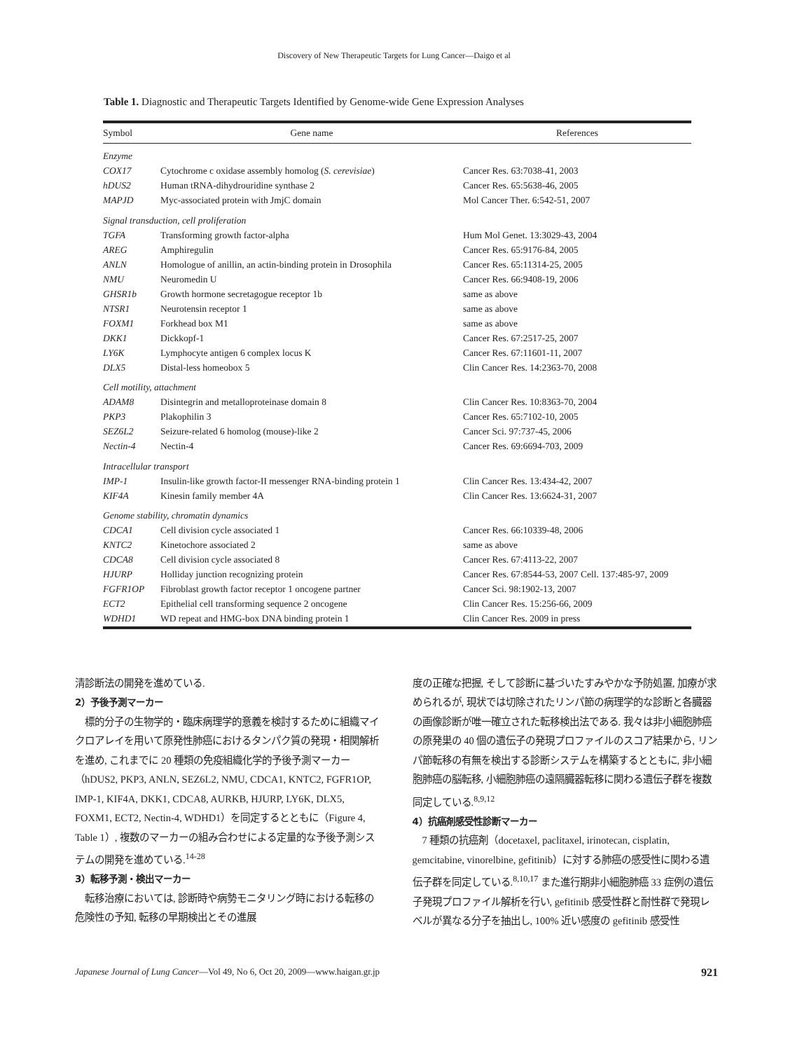Discovery of New Therapeutic Targets for Lung Cancer—Daigo et al
Table 1. Diagnostic and Therapeutic Targets Identified by Genome-wide Gene Expression Analyses
| Symbol | Gene name | References |
| --- | --- | --- |
| Enzyme | | |
| COX17 | Cytochrome c oxidase assembly homolog ( S. cerevisiae ) | Cancer Res. 63:7038-41, 2003 |
| hDUS2 | Human tRNA-dihydrouridine synthase 2 | Cancer Res. 65:5638-46, 2005 |
| MAPJD | Myc-associated protein with JmjC domain | Mol Cancer Ther. 6:542-51, 2007 |
| Signal transduction, cell proliferation | | |
| TGFA | Transforming growth factor-alpha | Hum Mol Genet. 13:3029-43, 2004 |
| AREG | Amphiregulin | Cancer Res. 65:9176-84, 2005 |
| ANLN | Homologue of anillin, an actin-binding protein in Drosophila | Cancer Res. 65:11314-25, 2005 |
| NMU | Neuromedin U | Cancer Res. 66:9408-19, 2006 |
| GHSR1b | Growth hormone secretagogue receptor 1b | same as above |
| NTSR1 | Neurotensin receptor 1 | same as above |
| FOXM1 | Forkhead box M1 | same as above |
| DKK1 | Dickkopf-1 | Cancer Res. 67:2517-25, 2007 |
| LY6K | Lymphocyte antigen 6 complex locus K | Cancer Res. 67:11601-11, 2007 |
| DLX5 | Distal-less homeobox 5 | Clin Cancer Res. 14:2363-70, 2008 |
| Cell motility, attachment | | |
| ADAM8 | Disintegrin and metalloproteinase domain 8 | Clin Cancer Res. 10:8363-70, 2004 |
| PKP3 | Plakophilin 3 | Cancer Res. 65:7102-10, 2005 |
| SEZ6L2 | Seizure-related 6 homolog (mouse)-like 2 | Cancer Sci. 97:737-45, 2006 |
| Nectin-4 | Nectin-4 | Cancer Res. 69:6694-703, 2009 |
| Intracellular transport | | |
| IMP-1 | Insulin-like growth factor-II messenger RNA-binding protein 1 | Clin Cancer Res. 13:434-42, 2007 |
| KIF4A | Kinesin family member 4A | Clin Cancer Res. 13:6624-31, 2007 |
| Genome stability, chromatin dynamics | | |
| CDCA1 | Cell division cycle associated 1 | Cancer Res. 66:10339-48, 2006 |
| KNTC2 | Kinetochore associated 2 | same as above |
| CDCA8 | Cell division cycle associated 8 | Cancer Res. 67:4113-22, 2007 |
| HJURP | Holliday junction recognizing protein | Cancer Res. 67:8544-53, 2007 Cell. 137:485-97, 2009 |
| FGFR1OP | Fibroblast growth factor receptor 1 oncogene partner | Cancer Sci. 98:1902-13, 2007 |
| ECT2 | Epithelial cell transforming sequence 2 oncogene | Clin Cancer Res. 15:256-66, 2009 |
| WDHD1 | WD repeat and HMG-box DNA binding protein 1 | Clin Cancer Res. 2009 in press |
清診断法の開発を進めている.
2）予後予測マーカー
　標的分子の生物学的・臨床病理学的意義を検討するために組織マイクロアレイを用いて原発性肺癌におけるタンパク質の発現・相関解析を進め, これまでに 20 種類の免疫組織化学的予後予測マーカー（hDUS2, PKP3, ANLN, SEZ6L2, NMU, CDCA1, KNTC2, FGFR1OP, IMP-1, KIF4A, DKK1, CDCA8, AURKB, HJURP, LY6K, DLX5, FOXM1, ECT2, Nectin-4, WDHD1）を同定するとともに（Figure 4, Table 1）, 複数のマーカーの組み合わせによる定量的な予後予測システムの開発を進めている.<sup>14-28</sup>
3）転移予測・検出マーカー
　転移治療においては, 診断時や病勢モニタリング時における転移の危険性の予知, 転移の早期検出とその進展
度の正確な把握, そして診断に基づいたすみやかな予防処置, 加療が求められるが, 現状では切除されたリンパ節の病理学的な診断と各臓器の画像診断が唯一確立された転移検出法である. 我々は非小細胞肺癌の原発巣の 40 個の遺伝子の発現プロファイルのスコア結果から, リンパ節転移の有無を検出する診断システムを構築するとともに, 非小細胞肺癌の脳転移, 小細胞肺癌の遠隔臓器転移に関わる遺伝子群を複数同定している.<sup>8,9,12</sup>
4）抗癌剤感受性診断マーカー
　7 種類の抗癌剤（docetaxel, paclitaxel, irinotecan, cisplatin, gemcitabine, vinorelbine, gefitinib）に対する肺癌の感受性に関わる遺伝子群を同定している.<sup>8,10,17</sup> また進行期非小細胞肺癌 33 症例の遺伝子発現プロファイル解析を行い, gefitinib 感受性群と耐性群で発現レベルが異なる分子を抽出し, 100% 近い感度の gefitinib 感受性
Japanese Journal of Lung Cancer—Vol 49, No 6, Oct 20, 2009—www.haigan.gr.jp 921